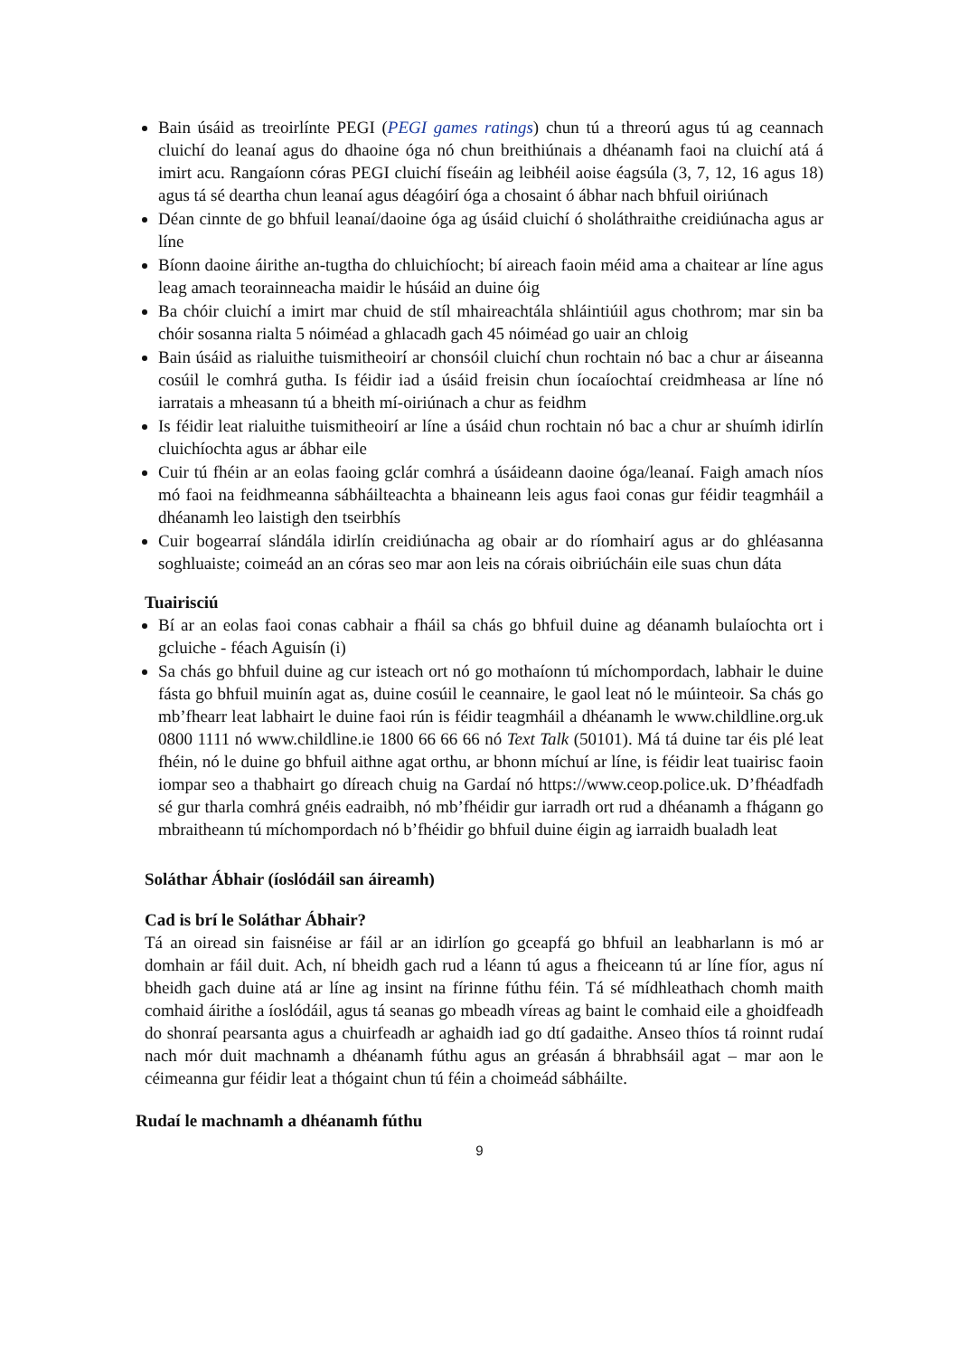Bain úsáid as treoirlínte PEGI (PEGI games ratings) chun tú a threorú agus tú ag ceannach cluichí do leanaí agus do dhaoine óga nó chun breithiúnais a dhéanamh faoi na cluichí atá á imirt acu. Rangaíonn córas PEGI cluichí físeáin ag leibhéil aoise éagsúla (3, 7, 12, 16 agus 18) agus tá sé deartha chun leanaí agus déagóirí óga a chosaint ó ábhar nach bhfuil oiriúnach
Déan cinnte de go bhfuil leanaí/daoine óga ag úsáid cluichí ó sholáthraithe creidiúnacha agus ar líne
Bíonn daoine áirithe an-tugtha do chluichíocht; bí aireach faoin méid ama a chaitear ar líne agus leag amach teorainneacha maidir le húsáid an duine óig
Ba chóir cluichí a imirt mar chuid de stíl mhaireachtála shláintiúil agus chothrom; mar sin ba chóir sosanna rialta 5 nóiméad a ghlacadh gach 45 nóiméad go uair an chloig
Bain úsáid as rialuithe tuismitheoirí ar chonsóil cluichí chun rochtain nó bac a chur ar áiseanna cosúil le comhrá gutha. Is féidir iad a úsáid freisin chun íocaíochtaí creidmheasa ar líne nó iarratais a mheasann tú a bheith mí-oiriúnach a chur as feidhm
Is féidir leat rialuithe tuismitheoirí ar líne a úsáid chun rochtain nó bac a chur ar shuímh idirlín cluichíochta agus ar ábhar eile
Cuir tú fhéin ar an eolas faoing gclár comhrá a úsáideann daoine óga/leanaí. Faigh amach níos mó faoi na feidhmeanna sábháilteachta a bhaineann leis agus faoi conas gur féidir teagmháil a dhéanamh leo laistigh den tseirbhís
Cuir bogearraí slándála idirlín creidiúnacha ag obair ar do ríomhairí agus ar do ghléasanna soghluaiste; coimeád an an córas seo mar aon leis na córais oibriúcháin eile suas chun dáta
Tuairisciú
Bí ar an eolas faoi conas cabhair a fháil sa chás go bhfuil duine ag déanamh bulaíochta ort i gcluiche - féach Aguisín (i)
Sa chás go bhfuil duine ag cur isteach ort nó go mothaíonn tú míchompordach, labhair le duine fásta go bhfuil muinín agat as, duine cosúil le ceannaire, le gaol leat nó le múinteoir. Sa chás go mb’fhearr leat labhairt le duine faoi rún is féidir teagmháil a dhéanamh le www.childline.org.uk 0800 1111 nó www.childline.ie 1800 66 66 66 nó Text Talk (50101). Má tá duine tar éis plé leat fhéin, nó le duine go bhfuil aithne agat orthu, ar bhonn míchuí ar líne, is féidir leat tuairisc faoin iompar seo a thabhairt go díreach chuig na Gardaí nó https://www.ceop.police.uk. D’fhéadfadh sé gur tharla comhrá gnéis eadraibh, nó mb’fhéidir gur iarradh ort rud a dhéanamh a fhágann go mbraitheann tú míchompordach nó b’fhéidir go bhfuil duine éigin ag iarraidh bualadh leat
Soláthar Ábhair (íoslódáil san áireamh)
Cad is brí le Soláthar Ábhair?
Tá an oiread sin faisnéise ar fáil ar an idirlíon go gceapfá go bhfuil an leabharlann is mó ar domhain ar fáil duit. Ach, ní bheidh gach rud a léann tú agus a fheiceann tú ar líne fíor, agus ní bheidh gach duine atá ar líne ag insint na fírinne fúthu féin. Tá sé mídhleathach chomh maith comhaid áirithe a íoslódáil, agus tá seanas go mbeadh víreas ag baint le comhaid eile a ghoidfeadh do shonraí pearsanta agus a chuirfeadh ar aghaidh iad go dtí gadaithe. Anseo thíos tá roinnt rudaí nach mór duit machnamh a dhéanamh fúthu agus an gréasán á bhrabhsáil agat – mar aon le céimeanna gur féidir leat a thógaint chun tú féin a choimeád sábháilte.
Rudaí le machnamh a dhéanamh fúthu
9